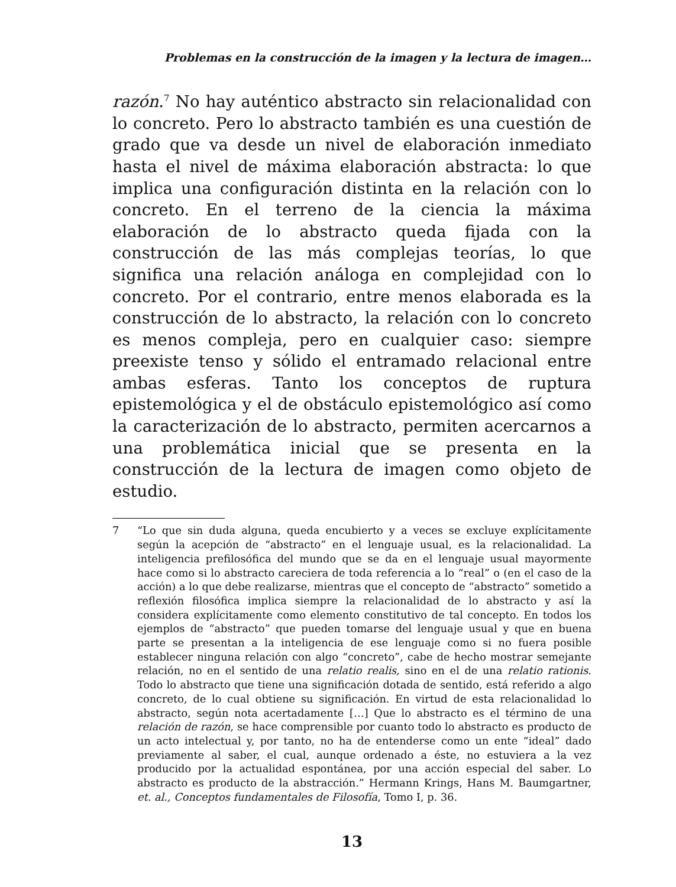Problemas en la construcción de la imagen y la lectura de imagen…
razón.<sup>7</sup> No hay auténtico abstracto sin relacionalidad con lo concreto. Pero lo abstracto también es una cuestión de grado que va desde un nivel de elaboración inmediato hasta el nivel de máxima elaboración abstracta: lo que implica una configuración distinta en la relación con lo concreto. En el terreno de la ciencia la máxima elaboración de lo abstracto queda fijada con la construcción de las más complejas teorías, lo que significa una relación análoga en complejidad con lo concreto. Por el contrario, entre menos elaborada es la construcción de lo abstracto, la relación con lo concreto es menos compleja, pero en cualquier caso: siempre preexiste tenso y sólido el entramado relacional entre ambas esferas. Tanto los conceptos de ruptura epistemológica y el de obstáculo epistemológico así como la caracterización de lo abstracto, permiten acercarnos a una problemática inicial que se presenta en la construcción de la lectura de imagen como objeto de estudio.
7 “Lo que sin duda alguna, queda encubierto y a veces se excluye explícitamente según la acepción de “abstracto” en el lenguaje usual, es la relacionalidad. La inteligencia prefilosófica del mundo que se da en el lenguaje usual mayormente hace como si lo abstracto careciera de toda referencia a lo “real” o (en el caso de la acción) a lo que debe realizarse, mientras que el concepto de “abstracto” sometido a reflexión filosófica implica siempre la relacionalidad de lo abstracto y así la considera explícitamente como elemento constitutivo de tal concepto. En todos los ejemplos de “abstracto” que pueden tomarse del lenguaje usual y que en buena parte se presentan a la inteligencia de ese lenguaje como si no fuera posible establecer ninguna relación con algo “concreto”, cabe de hecho mostrar semejante relación, no en el sentido de una relatio realis, sino en el de una relatio rationis. Todo lo abstracto que tiene una significación dotada de sentido, está referido a algo concreto, de lo cual obtiene su significación. En virtud de esta relacionalidad lo abstracto, según nota acertadamente […] Que lo abstracto es el término de una relación de razón, se hace comprensible por cuanto todo lo abstracto es producto de un acto intelectual y, por tanto, no ha de entenderse como un ente “ideal” dado previamente al saber, el cual, aunque ordenado a éste, no estuviera a la vez producido por la actualidad espontánea, por una acción especial del saber. Lo abstracto es producto de la abstracción.” Hermann Krings, Hans M. Baumgartner, et. al., Conceptos fundamentales de Filosofía, Tomo I, p. 36.
13